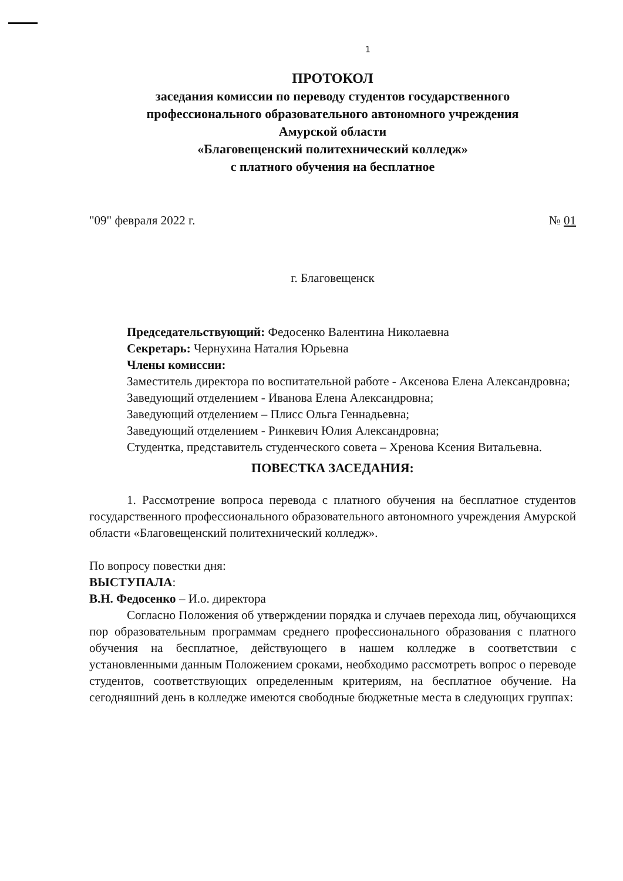1
ПРОТОКОЛ
заседания комиссии по переводу студентов государственного
профессионального образовательного автономного учреждения
Амурской области
«Благовещенский политехнический колледж»
с платного обучения на бесплатное
"09" февраля 2022 г. № 01
г. Благовещенск
Председательствующий: Федосенко Валентина Николаевна
Секретарь: Чернухина Наталия Юрьевна
Члены комиссии:
Заместитель директора по воспитательной работе - Аксенова Елена Александровна;
Заведующий отделением - Иванова Елена Александровна;
Заведующий отделением – Плисс Ольга Геннадьевна;
Заведующий отделением - Ринкевич Юлия Александровна;
Студентка, представитель студенческого совета – Хренова Ксения Витальевна.
ПОВЕСТКА ЗАСЕДАНИЯ:
1. Рассмотрение вопроса перевода с платного обучения на бесплатное студентов государственного профессионального образовательного автономного учреждения Амурской области «Благовещенский политехнический колледж».
По вопросу повестки дня:
ВЫСТУПАЛА:
В.Н. Федосенко – И.о. директора
Согласно Положения об утверждении порядка и случаев перехода лиц, обучающихся пор образовательным программам среднего профессионального образования с платного обучения на бесплатное, действующего в нашем колледже в соответствии с установленными данным Положением сроками, необходимо рассмотреть вопрос о переводе студентов, соответствующих определенным критериям, на бесплатное обучение. На сегодняшний день в колледже имеются свободные бюджетные места в следующих группах: